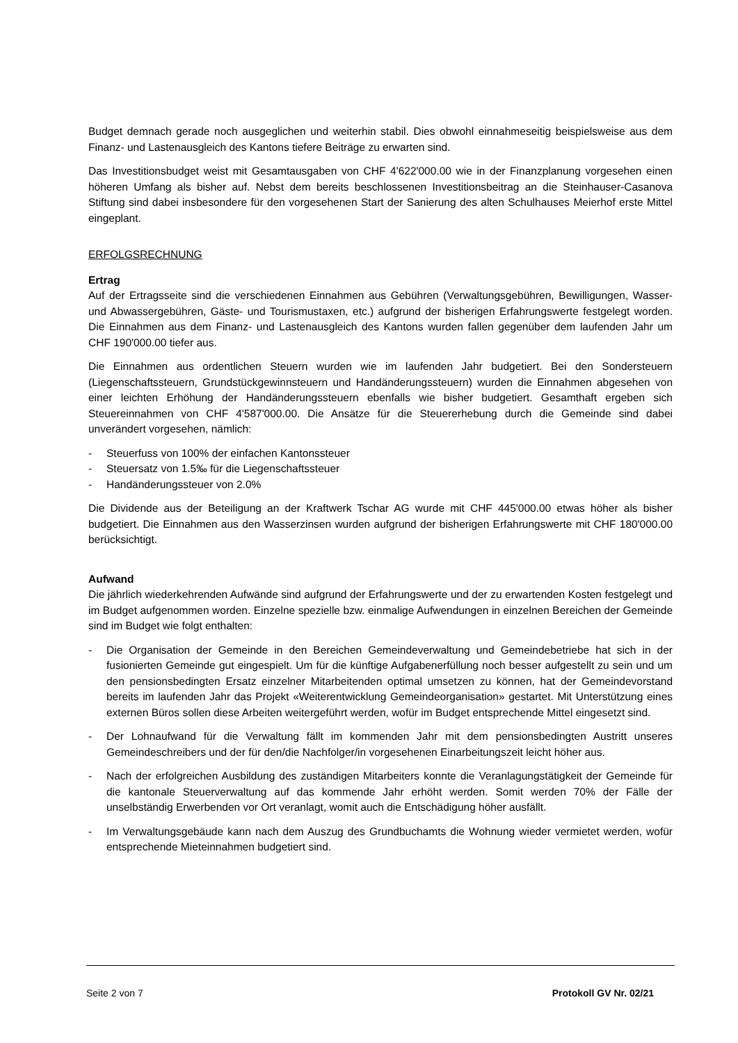Budget demnach gerade noch ausgeglichen und weiterhin stabil. Dies obwohl einnahmeseitig beispielsweise aus dem Finanz- und Lastenausgleich des Kantons tiefere Beiträge zu erwarten sind.
Das Investitionsbudget weist mit Gesamtausgaben von CHF 4'622'000.00 wie in der Finanzplanung vorgesehen einen höheren Umfang als bisher auf. Nebst dem bereits beschlossenen Investitionsbeitrag an die Steinhauser-Casanova Stiftung sind dabei insbesondere für den vorgesehenen Start der Sanierung des alten Schulhauses Meierhof erste Mittel eingeplant.
ERFOLGSRECHNUNG
Ertrag
Auf der Ertragsseite sind die verschiedenen Einnahmen aus Gebühren (Verwaltungsgebühren, Bewilligungen, Wasser- und Abwassergebühren, Gäste- und Tourismustaxen, etc.) aufgrund der bisherigen Erfahrungswerte festgelegt worden. Die Einnahmen aus dem Finanz- und Lastenausgleich des Kantons wurden fallen gegenüber dem laufenden Jahr um CHF 190'000.00 tiefer aus.
Die Einnahmen aus ordentlichen Steuern wurden wie im laufenden Jahr budgetiert. Bei den Sondersteuern (Liegenschaftssteuern, Grundstückgewinnsteuern und Handänderungssteuern) wurden die Einnahmen abgesehen von einer leichten Erhöhung der Handänderungssteuern ebenfalls wie bisher budgetiert. Gesamthaft ergeben sich Steuereinnahmen von CHF 4'587'000.00. Die Ansätze für die Steuererhebung durch die Gemeinde sind dabei unverändert vorgesehen, nämlich:
- Steuerfuss von 100% der einfachen Kantonssteuer
- Steuersatz von 1.5‰ für die Liegenschaftssteuer
- Handänderungssteuer von 2.0%
Die Dividende aus der Beteiligung an der Kraftwerk Tschar AG wurde mit CHF 445'000.00 etwas höher als bisher budgetiert. Die Einnahmen aus den Wasserzinsen wurden aufgrund der bisherigen Erfahrungswerte mit CHF 180'000.00 berücksichtigt.
Aufwand
Die jährlich wiederkehrenden Aufwände sind aufgrund der Erfahrungswerte und der zu erwartenden Kosten festgelegt und im Budget aufgenommen worden. Einzelne spezielle bzw. einmalige Aufwendungen in einzelnen Bereichen der Gemeinde sind im Budget wie folgt enthalten:
- Die Organisation der Gemeinde in den Bereichen Gemeindeverwaltung und Gemeindebetriebe hat sich in der fusionierten Gemeinde gut eingespielt. Um für die künftige Aufgabenerfüllung noch besser aufgestellt zu sein und um den pensionsbedingten Ersatz einzelner Mitarbeitenden optimal umsetzen zu können, hat der Gemeindevorstand bereits im laufenden Jahr das Projekt «Weiterentwicklung Gemeindeorganisation» gestartet. Mit Unterstützung eines externen Büros sollen diese Arbeiten weitergeführt werden, wofür im Budget entsprechende Mittel eingesetzt sind.
- Der Lohnaufwand für die Verwaltung fällt im kommenden Jahr mit dem pensionsbedingten Austritt unseres Gemeindeschreibers und der für den/die Nachfolger/in vorgesehenen Einarbeitungszeit leicht höher aus.
- Nach der erfolgreichen Ausbildung des zuständigen Mitarbeiters konnte die Veranlagungstätigkeit der Gemeinde für die kantonale Steuerverwaltung auf das kommende Jahr erhöht werden. Somit werden 70% der Fälle der unselbständig Erwerbenden vor Ort veranlagt, womit auch die Entschädigung höher ausfällt.
- Im Verwaltungsgebäude kann nach dem Auszug des Grundbuchamts die Wohnung wieder vermietet werden, wofür entsprechende Mieteinnahmen budgetiert sind.
Seite 2 von 7 Protokoll GV Nr. 02/21